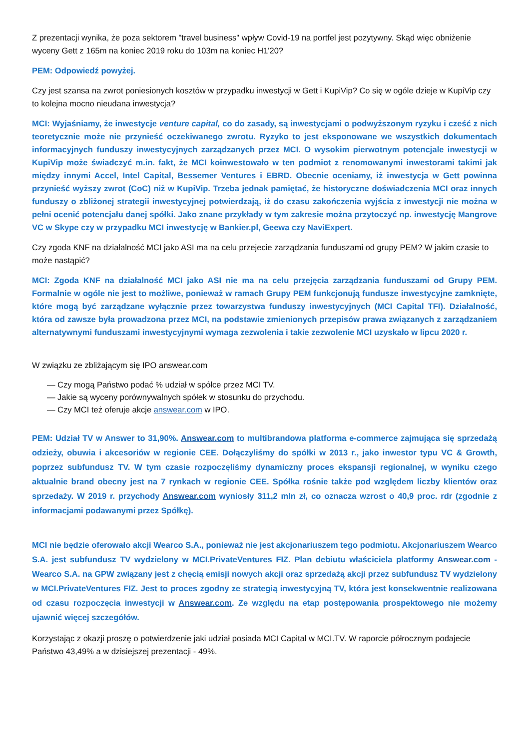Z prezentacji wynika, że poza sektorem "travel business" wpływ Covid-19 na portfel jest pozytywny. Skąd więc obniżenie wyceny Gett z 165m na koniec 2019 roku do 103m na koniec H1'20?
PEM: Odpowiedź powyżej.
Czy jest szansa na zwrot poniesionych kosztów w przypadku inwestycji w Gett i KupiVip? Co się w ogóle dzieje w KupiVip czy to kolejna mocno nieudana inwestycja?
MCI: Wyjaśniamy, że inwestycje venture capital, co do zasady, są inwestycjami o podwyższonym ryzyku i cześć z nich teoretycznie może nie przynieść oczekiwanego zwrotu. Ryzyko to jest eksponowane we wszystkich dokumentach informacyjnych funduszy inwestycyjnych zarządzanych przez MCI. O wysokim pierwotnym potencjale inwestycji w KupiVip może świadczyć m.in. fakt, że MCI koinwestowało w ten podmiot z renomowanymi inwestorami takimi jak między innymi Accel, Intel Capital, Bessemer Ventures i EBRD. Obecnie oceniamy, iż inwestycja w Gett powinna przynieść wyższy zwrot (CoC) niż w KupiVip. Trzeba jednak pamiętać, że historyczne doświadczenia MCI oraz innych funduszy o zbliżonej strategii inwestycyjnej potwierdzają, iż do czasu zakończenia wyjścia z inwestycji nie można w pełni ocenić potencjału danej spółki. Jako znane przykłady w tym zakresie można przytoczyć np. inwestycję Mangrove VC w Skype czy w przypadku MCI inwestycję w Bankier.pl, Geewa czy NaviExpert.
Czy zgoda KNF na działalność MCI jako ASI ma na celu przejecie zarządzania funduszami od grupy PEM? W jakim czasie to może nastąpić?
MCI: Zgoda KNF na działalność MCI jako ASI nie ma na celu przejęcia zarządzania funduszami od Grupy PEM. Formalnie w ogóle nie jest to możliwe, ponieważ w ramach Grupy PEM funkcjonują fundusze inwestycyjne zamknięte, które mogą być zarządzane wyłącznie przez towarzystwa funduszy inwestycyjnych (MCI Capital TFI). Działalność, która od zawsze była prowadzona przez MCI, na podstawie zmienionych przepisów prawa związanych z zarządzaniem alternatywnymi funduszami inwestycyjnymi wymaga zezwolenia i takie zezwolenie MCI uzyskało w lipcu 2020 r.
W związku ze zbliżającym się IPO answear.com
— Czy mogą Państwo podać % udział w spółce przez MCI TV.
— Jakie są wyceny porównywalnych spółek w stosunku do przychodu.
— Czy MCI też oferuje akcje answear.com w IPO.
PEM: Udział TV w Answer to 31,90%. Answear.com to multibrandowa platforma e-commerce zajmująca się sprzedażą odzieży, obuwia i akcesoriów w regionie CEE. Dołączyliśmy do spółki w 2013 r., jako inwestor typu VC & Growth, poprzez subfundusz TV. W tym czasie rozpoczęliśmy dynamiczny proces ekspansji regionalnej, w wyniku czego aktualnie brand obecny jest na 7 rynkach w regionie CEE. Spółka rośnie także pod względem liczby klientów oraz sprzedaży. W 2019 r. przychody Answear.com wyniosły 311,2 mln zł, co oznacza wzrost o 40,9 proc. rdr (zgodnie z informacjami podawanymi przez Spółkę).
MCI nie będzie oferowało akcji Wearco S.A., ponieważ nie jest akcjonariuszem tego podmiotu. Akcjonariuszem Wearco S.A. jest subfundusz TV wydzielony w MCI.PrivateVentures FIZ. Plan debiutu właściciela platformy Answear.com - Wearco S.A. na GPW związany jest z chęcią emisji nowych akcji oraz sprzedażą akcji przez subfundusz TV wydzielony w MCI.PrivateVentures FIZ. Jest to proces zgodny ze strategią inwestycyjną TV, która jest konsekwentnie realizowana od czasu rozpoczęcia inwestycji w Answear.com. Ze względu na etap postępowania prospektowego nie możemy ujawnić więcej szczegółów.
Korzystając z okazji proszę o potwierdzenie jaki udział posiada MCI Capital w MCI.TV. W raporcie półrocznym podajecie Państwo 43,49% a w dzisiejszej prezentacji - 49%.